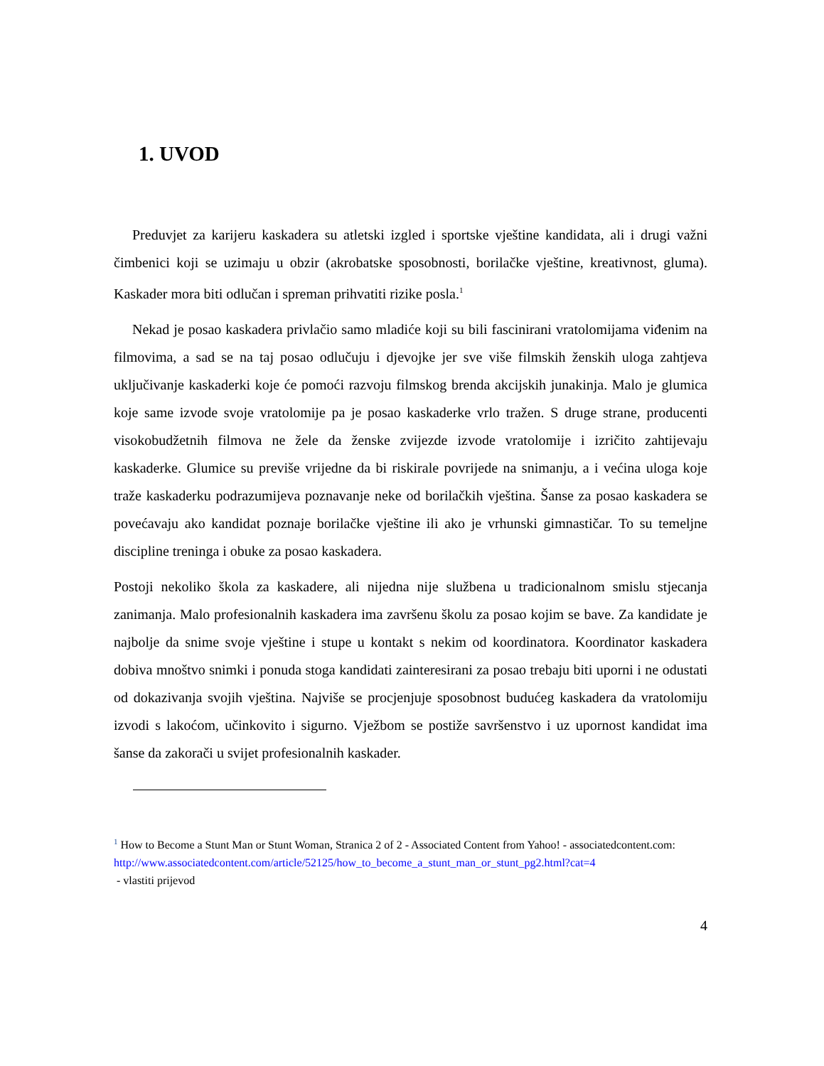1. UVOD
Preduvjet za karijeru kaskadera su atletski izgled i sportske vještine kandidata, ali i drugi važni čimbenici koji se uzimaju u obzir (akrobatske sposobnosti, borilačke vještine, kreativnost, gluma). Kaskader mora biti odlučan i spreman prihvatiti rizike posla.<sup>1</sup>
Nekad je posao kaskadera privlačio samo mladiće koji su bili fascinirani vratolomijama viđenim na filmovima, a sad se na taj posao odlučuju i djevojke jer sve više filmskih ženskih uloga zahtjeva uključivanje kaskaderki koje će pomoći razvoju filmskog brenda akcijskih junakinja. Malo je glumica koje same izvode svoje vratolomije pa je posao kaskaderke vrlo tražen. S druge strane, producenti visokobudžetnih filmova ne žele da ženske zvijezde izvode vratolomije i izričito zahtijevaju kaskaderke. Glumice su previše vrijedne da bi riskirale povrijede na snimanju, a i većina uloga koje traže kaskaderku podrazumijeva poznavanje neke od borilačkih vještina. Šanse za posao kaskadera se povećavaju ako kandidat poznaje borilačke vještine ili ako je vrhunski gimnastičar. To su temeljne discipline treninga i obuke za posao kaskadera.
Postoji nekoliko škola za kaskadere, ali nijedna nije službena u tradicionalnom smislu stjecanja zanimanja. Malo profesionalnih kaskadera ima završenu školu za posao kojim se bave. Za kandidate je najbolje da snime svoje vještine i stupe u kontakt s nekim od koordinatora. Koordinator kaskadera dobiva mnoštvo snimki i ponuda stoga kandidati zainteresirani za posao trebaju biti uporni i ne odustati od dokazivanja svojih vještina. Najviše se procjenjuje sposobnost budućeg kaskadera da vratolomiju izvodi s lakoćom, učinkovito i sigurno. Vježbom se postiže savršenstvo i uz upornost kandidat ima šanse da zakorači u svijet profesionalnih kaskader.
<sup>1</sup> How to Become a Stunt Man or Stunt Woman, Stranica 2 of 2 - Associated Content from Yahoo! - associatedcontent.com:
http://www.associatedcontent.com/article/52125/how_to_become_a_stunt_man_or_stunt_pg2.html?cat=4
- vlastiti prijevod
4